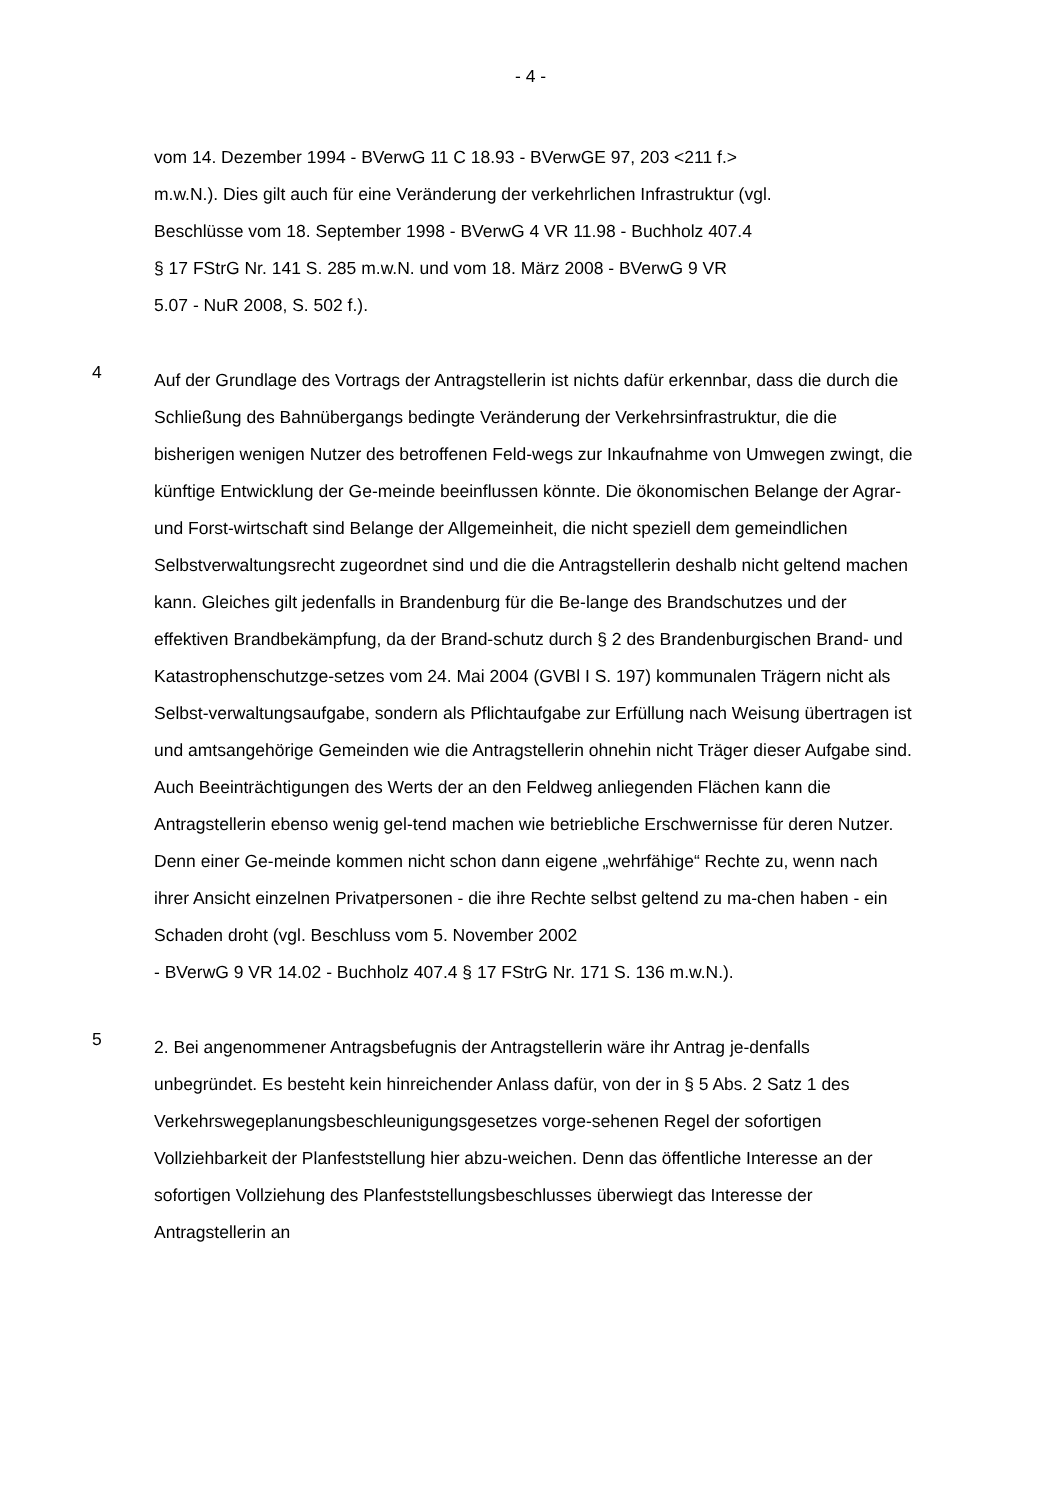- 4 -
vom 14. Dezember 1994 - BVerwG 11 C 18.93 - BVerwGE 97, 203 <211 f.>
m.w.N.). Dies gilt auch für eine Veränderung der verkehrlichen Infrastruktur (vgl.
Beschlüsse vom 18. September 1998 - BVerwG 4 VR 11.98 - Buchholz 407.4
§ 17 FStrG Nr. 141 S. 285 m.w.N. und vom 18. März 2008 - BVerwG 9 VR
5.07 - NuR 2008, S. 502 f.).
4
Auf der Grundlage des Vortrags der Antragstellerin ist nichts dafür erkennbar, dass die durch die Schließung des Bahnübergangs bedingte Veränderung der Verkehrsinfrastruktur, die die bisherigen wenigen Nutzer des betroffenen Feld-wegs zur Inkaufnahme von Umwegen zwingt, die künftige Entwicklung der Ge-meinde beeinflussen könnte. Die ökonomischen Belange der Agrar- und Forst-wirtschaft sind Belange der Allgemeinheit, die nicht speziell dem gemeindlichen Selbstverwaltungsrecht zugeordnet sind und die die Antragstellerin deshalb nicht geltend machen kann. Gleiches gilt jedenfalls in Brandenburg für die Be-lange des Brandschutzes und der effektiven Brandbekämpfung, da der Brand-schutz durch § 2 des Brandenburgischen Brand- und Katastrophenschutzge-setzes vom 24. Mai 2004 (GVBl I S. 197) kommunalen Trägern nicht als Selbst-verwaltungsaufgabe, sondern als Pflichtaufgabe zur Erfüllung nach Weisung übertragen ist und amtsangehörige Gemeinden wie die Antragstellerin ohnehin nicht Träger dieser Aufgabe sind. Auch Beeinträchtigungen des Werts der an den Feldweg anliegenden Flächen kann die Antragstellerin ebenso wenig gel-tend machen wie betriebliche Erschwernisse für deren Nutzer. Denn einer Ge-meinde kommen nicht schon dann eigene „wehrfähige“ Rechte zu, wenn nach ihrer Ansicht einzelnen Privatpersonen - die ihre Rechte selbst geltend zu ma-chen haben - ein Schaden droht (vgl. Beschluss vom 5. November 2002
- BVerwG 9 VR 14.02 - Buchholz 407.4 § 17 FStrG Nr. 171 S. 136 m.w.N.).
5
2. Bei angenommener Antragsbefugnis der Antragstellerin wäre ihr Antrag je-denfalls unbegründet. Es besteht kein hinreichender Anlass dafür, von der in § 5 Abs. 2 Satz 1 des Verkehrswegeplanungsbeschleunigungsgesetzes vorge-sehenen Regel der sofortigen Vollziehbarkeit der Planfeststellung hier abzu-weichen. Denn das öffentliche Interesse an der sofortigen Vollziehung des Planfeststellungsbeschlusses überwiegt das Interesse der Antragstellerin an